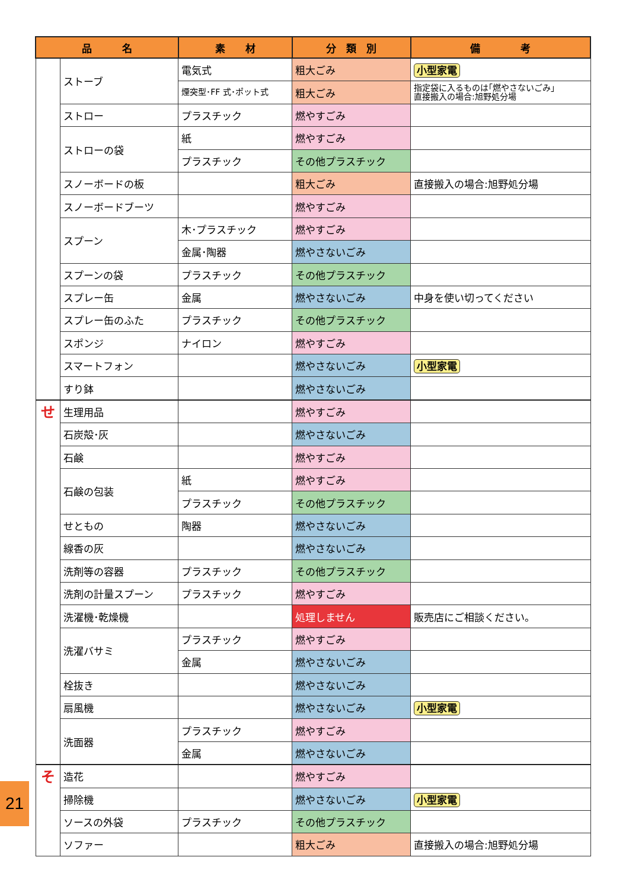| 品 名 | | 素 材 | 分 類 別 | 備 考 |
| --- | --- | --- | --- | --- |
| | ストーブ | 電気式 | 粗大ごみ | 小型家電 |
| | | 煙突型･FF 式･ポット式 | 粗大ごみ | 指定袋に入るものは｢燃やさないごみ｣ 直接搬入の場合:旭野処分場 |
| | ストロー | プラスチック | 燃やすごみ | |
| | ストローの袋 | 紙 | 燃やすごみ | |
| | | プラスチック | その他プラスチック | |
| | スノーボードの板 | | 粗大ごみ | 直接搬入の場合:旭野処分場 |
| | スノーボードブーツ | | 燃やすごみ | |
| | スプーン | 木･プラスチック | 燃やすごみ | |
| | | 金属･陶器 | 燃やさないごみ | |
| | スプーンの袋 | プラスチック | その他プラスチック | |
| | スプレー缶 | 金属 | 燃やさないごみ | 中身を使い切ってください |
| | スプレー缶のふた | プラスチック | その他プラスチック | |
| | スポンジ | ナイロン | 燃やすごみ | |
| | スマートフォン | | 燃やさないごみ | 小型家電 |
| | すり鉢 | | 燃やさないごみ | |
| せ | 生理用品 | | 燃やすごみ | |
| | 石炭殻･灰 | | 燃やさないごみ | |
| | 石鹸 | | 燃やすごみ | |
| | 石鹸の包装 | 紙 | 燃やすごみ | |
| | | プラスチック | その他プラスチック | |
| | せともの | 陶器 | 燃やさないごみ | |
| | 線香の灰 | | 燃やさないごみ | |
| | 洗剤等の容器 | プラスチック | その他プラスチック | |
| | 洗剤の計量スプーン | プラスチック | 燃やすごみ | |
| | 洗濯機･乾燥機 | | 処理しません | 販売店にご相談ください。 |
| | 洗濯バサミ | プラスチック | 燃やすごみ | |
| | | 金属 | 燃やさないごみ | |
| | 栓抜き | | 燃やさないごみ | |
| | 扇風機 | | 燃やさないごみ | 小型家電 |
| | 洗面器 | プラスチック | 燃やすごみ | |
| | | 金属 | 燃やさないごみ | |
| そ | 造花 | | 燃やすごみ | |
| | 掃除機 | | 燃やさないごみ | 小型家電 |
| | ソースの外袋 | プラスチック | その他プラスチック | |
| | ソファー | | 粗大ごみ | 直接搬入の場合:旭野処分場 |
21